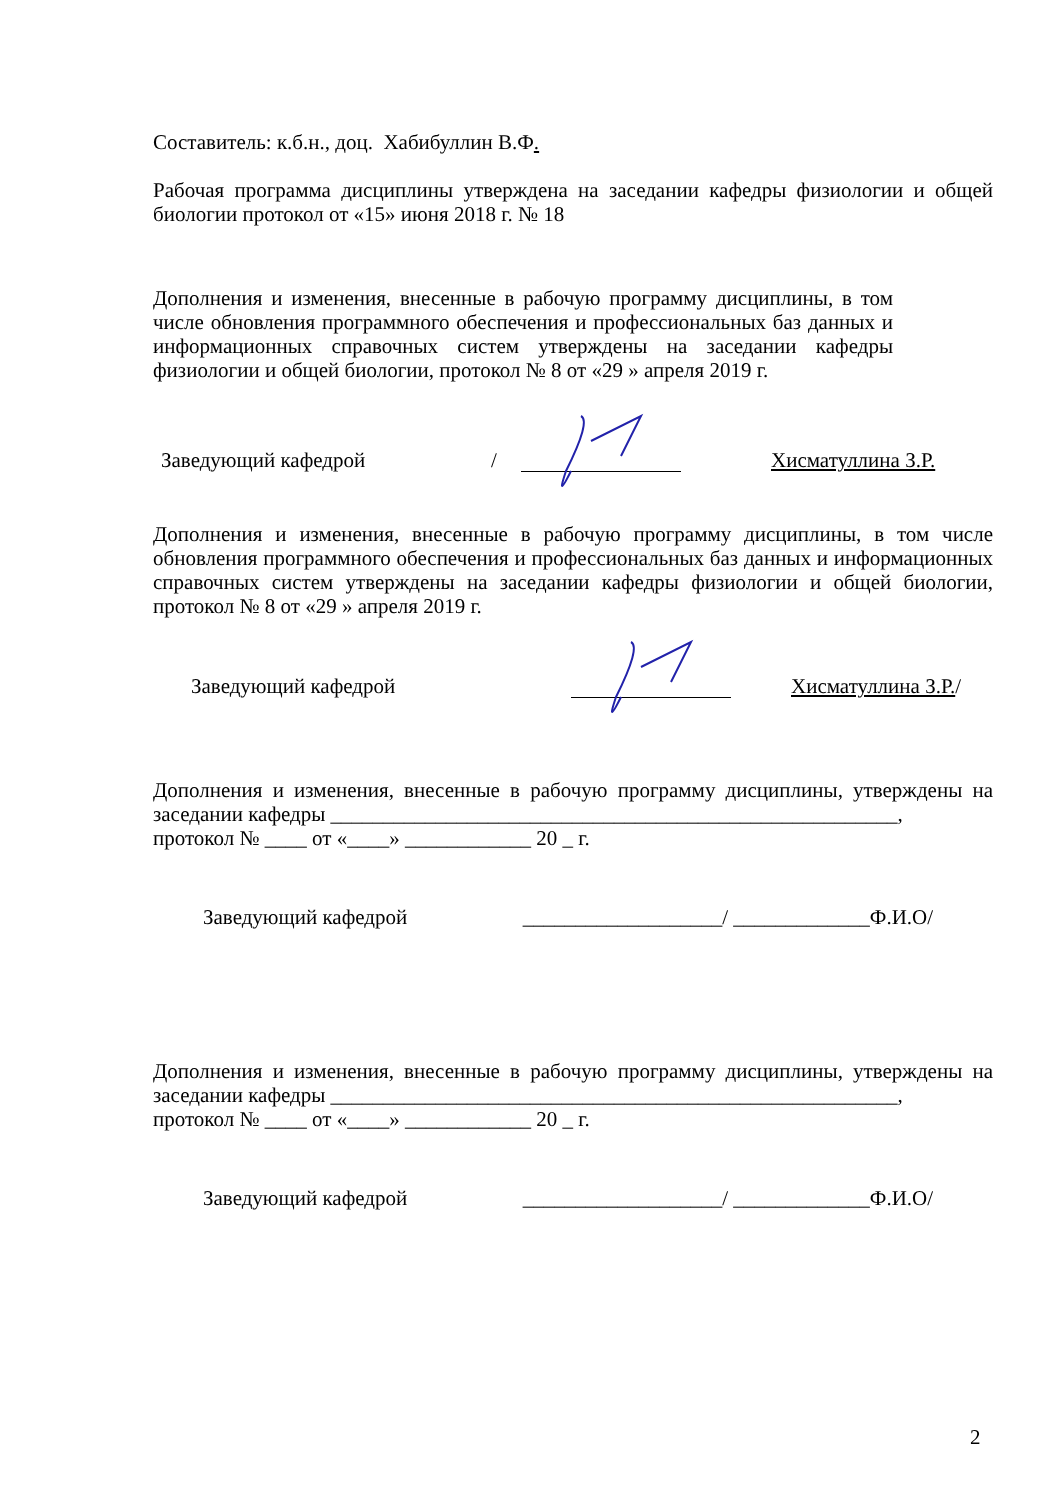Составитель: к.б.н., доц. Хабибуллин В.Ф.
Рабочая программа дисциплины утверждена на заседании кафедры физиологии и общей биологии протокол от «15» июня 2018 г. № 18
Дополнения и изменения, внесенные в рабочую программу дисциплины, в том числе обновления программного обеспечения и профессиональных баз данных и информационных справочных систем утверждены на заседании кафедры физиологии и общей биологии, протокол № 8 от «29 » апреля 2019 г.
Заведующий кафедрой / Хисматуллина З.Р.
Дополнения и изменения, внесенные в рабочую программу дисциплины, в том числе обновления программного обеспечения и профессиональных баз данных и информационных справочных систем утверждены на заседании кафедры физиологии и общей биологии, протокол № 8 от «29 » апреля 2019 г.
Заведующий кафедрой Хисматуллина З.Р./
Дополнения и изменения, внесенные в рабочую программу дисциплины, утверждены на заседании кафедры ______________________________________________________,
протокол № ____ от «____» ____________ 20 _ г.
Заведующий кафедрой ___________________/ _____________Ф.И.О/
Дополнения и изменения, внесенные в рабочую программу дисциплины, утверждены на заседании кафедры ______________________________________________________,
протокол № ____ от «____» ____________ 20 _ г.
Заведующий кафедрой ___________________/ _____________Ф.И.О/
2